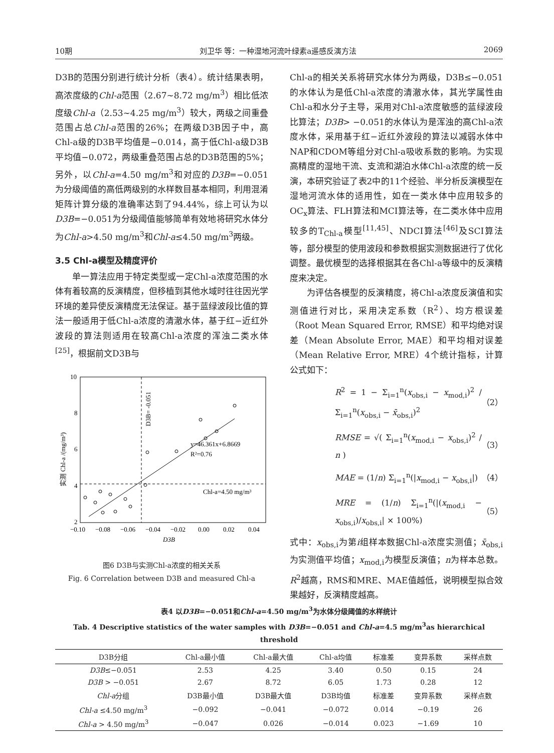10期 刘卫华 等：一种湿地河流叶绿素a遥感反演方法 2069
D3B的范围分别进行统计分析（表4）。统计结果表明，高浓度级的Chl-a范围（2.67~8.72 mg/m<sup>3</sup>）相比低浓度级Chl-a（2.53~4.25 mg/m<sup>3</sup>）较大，两级之间重叠范围占总Chl-a范围的26%；在两级D3B因子中，高Chl-a级的D3B平均值是−0.014，高于低Chl-a级D3B平均值−0.072，两级重叠范围占总的D3B范围的5%；另外，以Chl-a=4.50 mg/m<sup>3</sup>和对应的D3B=−0.051为分级阈值的高低两级别的水样数目基本相同，利用混淆矩阵计算分级的准确率达到了94.44%，综上可认为以D3B=−0.051为分级阈值能够简单有效地将研究水体分为Chl-a>4.50 mg/m<sup>3</sup>和Chl-a≤4.50 mg/m<sup>3</sup>两级。
3.5 Chl-a模型及精度评价
单一算法应用于特定类型或一定Chl-a浓度范围的水体有着较高的反演精度，但移植到其他水域时往往因光学环境的差异使反演精度无法保证。基于蓝绿波段比值的算法一般适用于低Chl-a浓度的清澈水体，基于红−近红外波段的算法则适用在较高Chl-a浓度的浑浊二类水体<sup>[25]</sup>，根据前文D3B与
10
8
6
4
2
−0.10
−0.08
−0.06
−0.04
−0.02
0.00
0.02
0.04
D3B
y=46.361x+6.8669
R²=0.76
Chl-a=4.50 mg/m³
D3B= -0.051
实测 Chl-a /(mg/m³)
图6 D3B与实测Chl-a浓度的相关关系
Fig. 6 Correlation between D3B and measured Chl-a
Chl-a的相关关系将研究水体分为两级，D3B≤−0.051的水体认为是低Chl-a浓度的清澈水体，其光学属性由Chl-a和水分子主导，采用对Chl-a浓度敏感的蓝绿波段比算法；D3B> −0.051的水体认为是浑浊的高Chl-a浓度水体，采用基于红−近红外波段的算法以减弱水体中NAP和CDOM等组分对Chl-a吸收系数的影响。为实现高精度的湿地干流、支流和湖泊水体Chl-a浓度的统一反演，本研究验证了表2中的11个经验、半分析反演模型在湿地河流水体的适用性，如在一类水体中应用较多的OC<sub>x</sub>算法、FLH算法和MCI算法等，在二类水体中应用较多的T<sub>Chl-a</sub>模型<sup>[11,45]</sup>、NDCI算法<sup>[46]</sup>及SCI算法等，部分模型的使用波段和参数根据实测数据进行了优化调整。最优模型的选择根据其在各Chl-a等级中的反演精度来决定。
为评估各模型的反演精度，将Chl-a浓度反演值和实测值进行对比，采用决定系数（R<sup>2</sup>）、均方根误差（Root Mean Squared Error, RMSE）和平均绝对误差（Mean Absolute Error, MAE）和平均相对误差（Mean Relative Error, MRE）4个统计指标，计算公式如下：
R<sup>2</sup> = 1 − Σ<sub>i=1</sub><sup>n</sup>(x<sub>obs,i</sub> − x<sub>mod,i</sub>)<sup>2</sup> / Σ<sub>i=1</sub><sup>n</sup>(x<sub>obs,i</sub> − x̄<sub>obs,i</sub>)<sup>2</sup> （2）
RMSE = √( Σ<sub>i=1</sub><sup>n</sup>(x<sub>mod,i</sub> − x<sub>obs,i</sub>)<sup>2</sup> / n ) （3）
MAE = (1/n) Σ<sub>i=1</sub><sup>n</sup>(|x<sub>mod,i</sub> − x<sub>obs,i</sub>|) （4）
MRE = (1/n) Σ<sub>i=1</sub><sup>n</sup>(|(x<sub>mod,i</sub> − x<sub>obs,i</sub>)/x<sub>obs,i</sub>| × 100%) （5）
式中：x<sub>obs,i</sub>为第i组样本数据Chl-a浓度实测值；x̄<sub>obs,i</sub>为实测值平均值；x<sub>mod,i</sub>为模型反演值；n为样本总数。R<sup>2</sup>越高，RMS和MRE、MAE值越低，说明模型拟合效果越好，反演精度越高。
表4 以D3B=−0.051和Chl-a=4.50 mg/m<sup>3</sup>为水体分级阈值的水样统计
Tab. 4 Descriptive statistics of the water samples with D3B=−0.051 and Chl-a=4.5 mg/m<sup>3</sup>as hierarchical threshold
| D3B分组 | Chl-a最小值 | Chl-a最大值 | Chl-a均值 | 标准差 | 变异系数 | 采样点数 |
| --- | --- | --- | --- | --- | --- | --- |
| D3B ≤−0.051 | 2.53 | 4.25 | 3.40 | 0.50 | 0.15 | 24 |
| D3B > −0.051 | 2.67 | 8.72 | 6.05 | 1.73 | 0.28 | 12 |
| Chl-a 分组 | D3B最小值 | D3B最大值 | D3B均值 | 标准差 | 变异系数 | 采样点数 |
| Chl-a ≤4.50 mg/m<sup>3</sup> | −0.092 | −0.041 | −0.072 | 0.014 | −0.19 | 26 |
| Chl-a > 4.50 mg/m<sup>3</sup> | −0.047 | 0.026 | −0.014 | 0.023 | −1.69 | 10 |